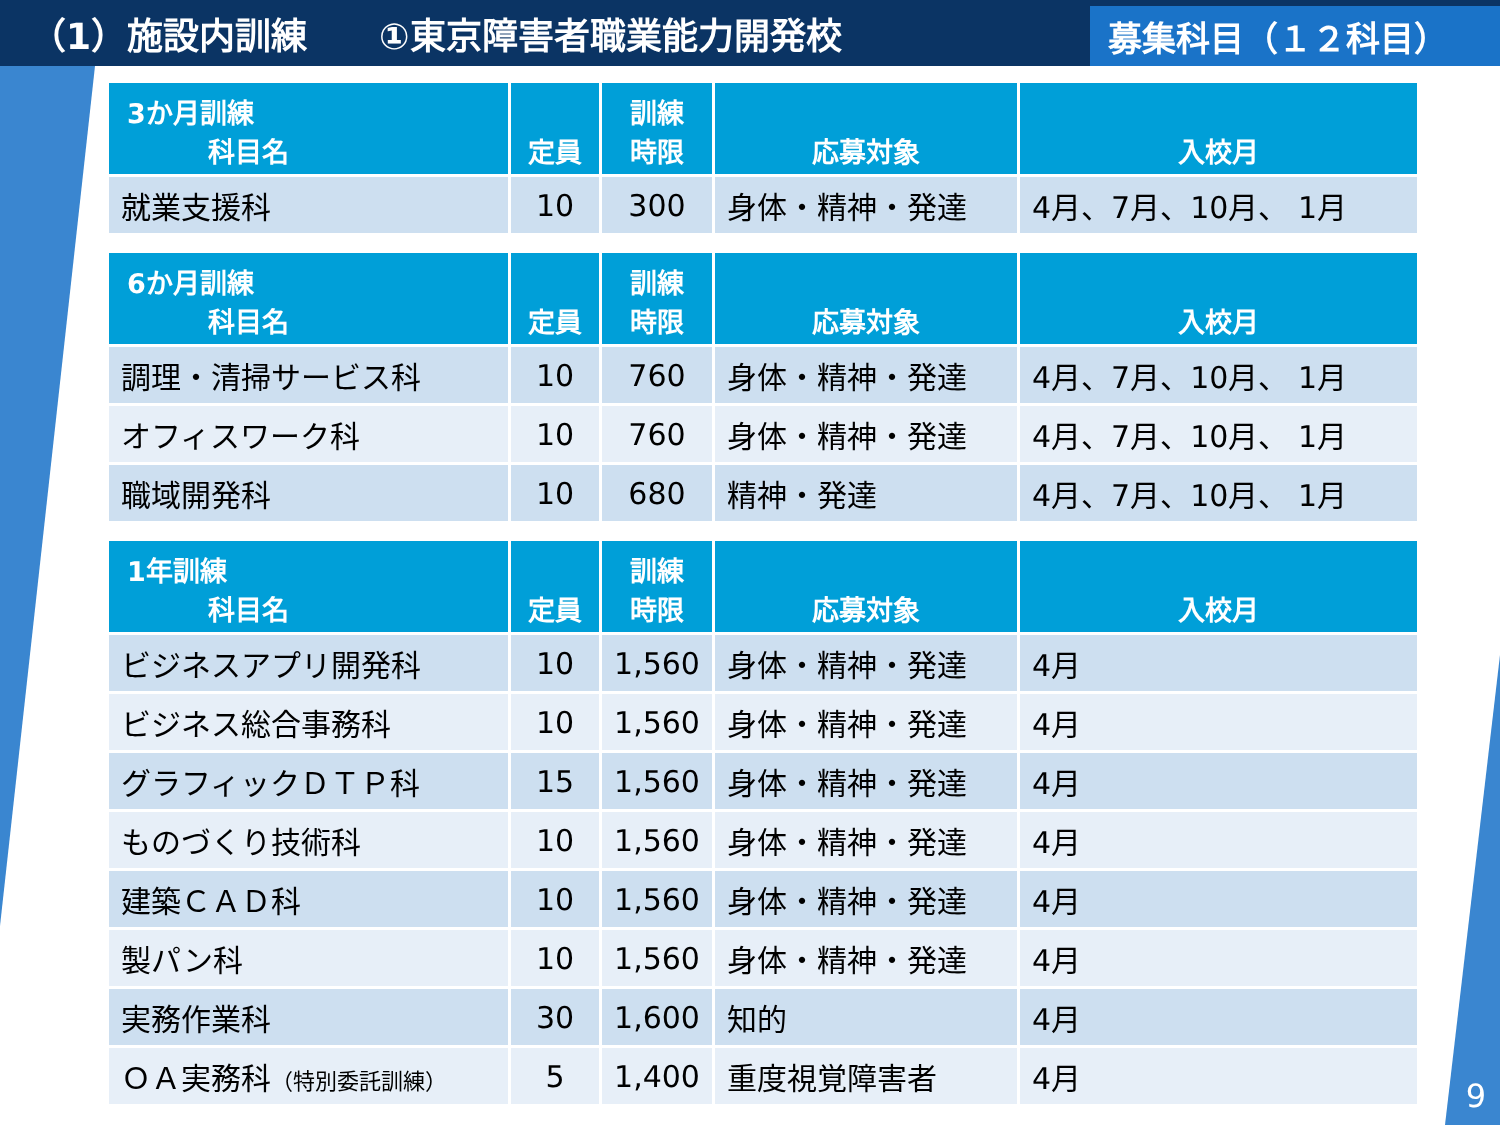（1）施設内訓練　　①東京障害者職業能力開発校
募集科目（１２科目）
| 3か月訓練 科目名 | 定員 | 訓練 時限 | 応募対象 | 入校月 |
| --- | --- | --- | --- | --- |
| 就業支援科 | 10 | 300 | 身体・精神・発達 | 4月、7月、10月、 1月 |
| 6か月訓練 科目名 | 定員 | 訓練 時限 | 応募対象 | 入校月 |
| --- | --- | --- | --- | --- |
| 調理・清掃サービス科 | 10 | 760 | 身体・精神・発達 | 4月、7月、10月、 1月 |
| オフィスワーク科 | 10 | 760 | 身体・精神・発達 | 4月、7月、10月、 1月 |
| 職域開発科 | 10 | 680 | 精神・発達 | 4月、7月、10月、 1月 |
| 1年訓練 科目名 | 定員 | 訓練 時限 | 応募対象 | 入校月 |
| --- | --- | --- | --- | --- |
| ビジネスアプリ開発科 | 10 | 1,560 | 身体・精神・発達 | 4月 |
| ビジネス総合事務科 | 10 | 1,560 | 身体・精神・発達 | 4月 |
| グラフィックＤＴＰ科 | 15 | 1,560 | 身体・精神・発達 | 4月 |
| ものづくり技術科 | 10 | 1,560 | 身体・精神・発達 | 4月 |
| 建築ＣＡＤ科 | 10 | 1,560 | 身体・精神・発達 | 4月 |
| 製パン科 | 10 | 1,560 | 身体・精神・発達 | 4月 |
| 実務作業科 | 30 | 1,600 | 知的 | 4月 |
| ＯＡ実務科 （特別委託訓練） | 5 | 1,400 | 重度視覚障害者 | 4月 |
9